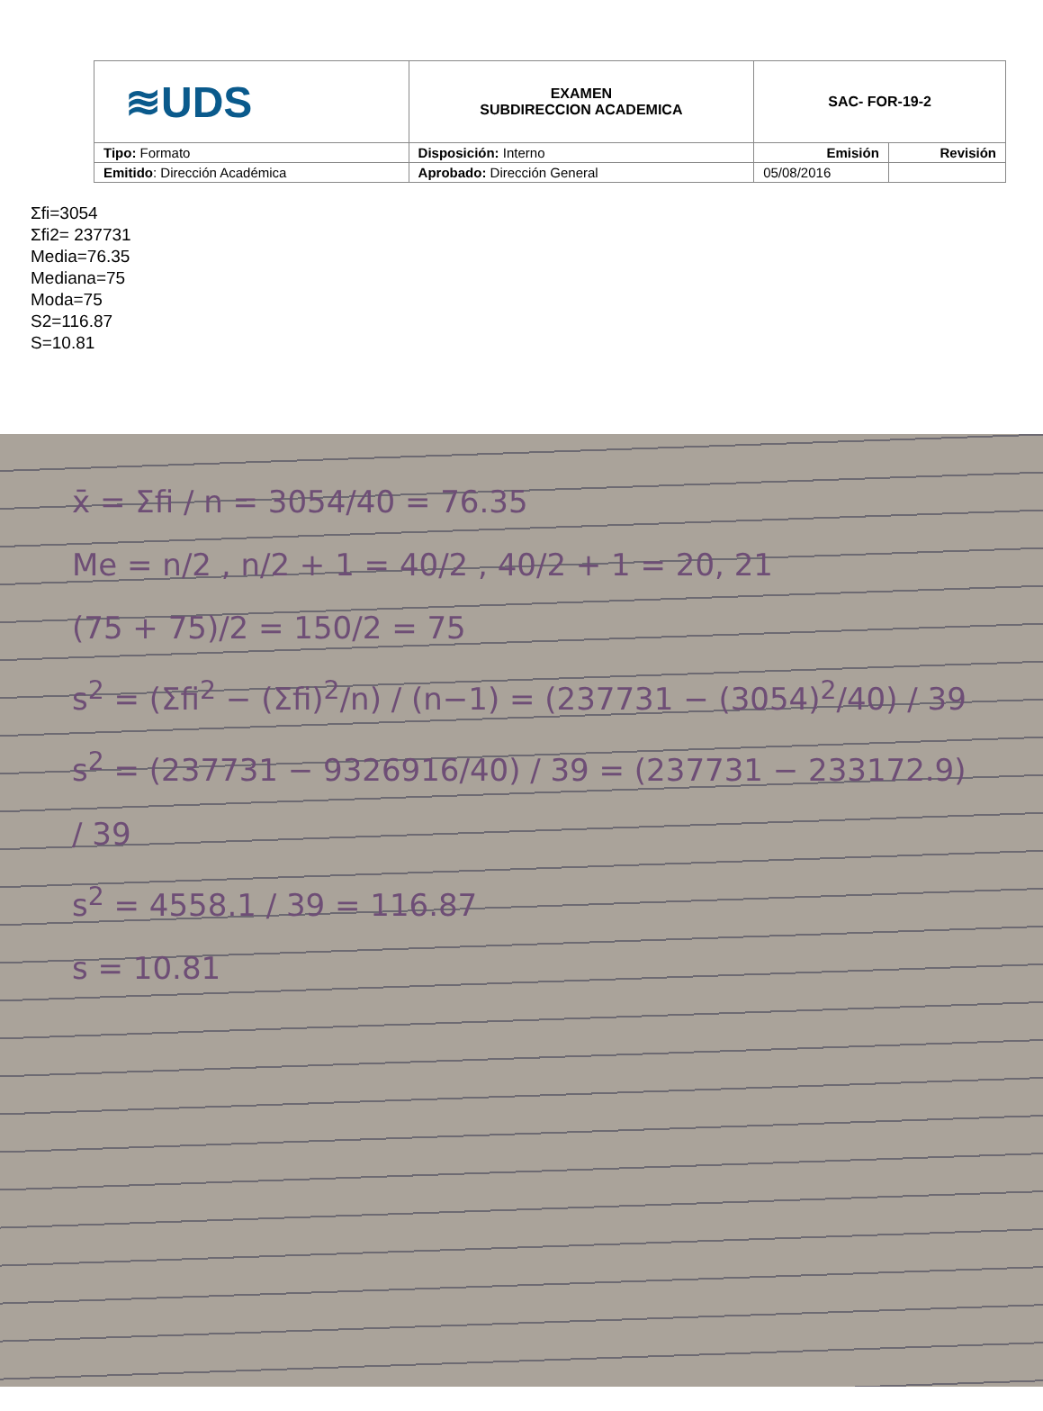| ≋UDS | EXAMEN SUBDIRECCION ACADEMICA | SAC- FOR-19-2 | |
| Tipo: Formato | Disposición: Interno | Emisión | Revisión |
| Emitido : Dirección Académica | Aprobado: Dirección General | 05/08/2016 | |
Σfi=3054
Σfi2= 237731
Media=76.35
Mediana=75
Moda=75
S2=116.87
S=10.81
x̄ = Σfi / n = 3054/40 = 76.35
Me = n/2 , n/2 + 1 = 40/2 , 40/2 + 1 = 20, 21
(75 + 75)/2 = 150/2 = 75
s<sup>2</sup> = (Σfi<sup>2</sup> − (Σfi)<sup>2</sup>/n) / (n−1) = (237731 − (3054)<sup>2</sup>/40) / 39
s<sup>2</sup> = (237731 − 9326916/40) / 39 = (237731 − 233172.9) / 39
s<sup>2</sup> = 4558.1 / 39 = 116.87
s = 10.81